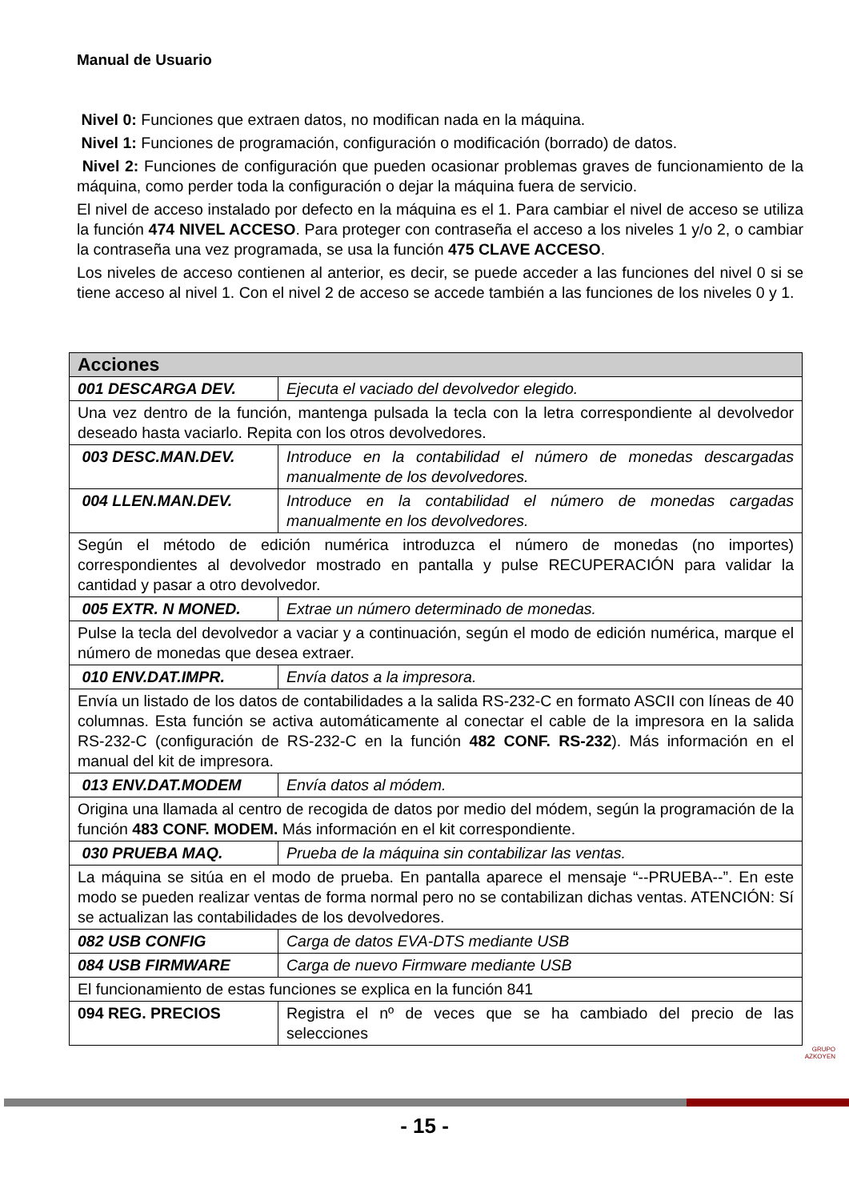Manual de Usuario
Nivel 0: Funciones que extraen datos, no modifican nada en la máquina.
Nivel 1: Funciones de programación, configuración o modificación (borrado) de datos.
Nivel 2: Funciones de configuración que pueden ocasionar problemas graves de funcionamiento de la máquina, como perder toda la configuración o dejar la máquina fuera de servicio.
El nivel de acceso instalado por defecto en la máquina es el 1. Para cambiar el nivel de acceso se utiliza la función 474 NIVEL ACCESO. Para proteger con contraseña el acceso a los niveles 1 y/o 2, o cambiar la contraseña una vez programada, se usa la función 475 CLAVE ACCESO.
Los niveles de acceso contienen al anterior, es decir, se puede acceder a las funciones del nivel 0 si se tiene acceso al nivel 1. Con el nivel 2 de acceso se accede también a las funciones de los niveles 0 y 1.
| Acciones | |
| --- | --- |
| 001 DESCARGA DEV. | Ejecuta el vaciado del devolvedor elegido. |
| Una vez dentro de la función, mantenga pulsada la tecla con la letra correspondiente al devolvedor deseado hasta vaciarlo. Repita con los otros devolvedores. | |
| 003 DESC.MAN.DEV. | Introduce en la contabilidad el número de monedas descargadas manualmente de los devolvedores. |
| 004 LLEN.MAN.DEV. | Introduce en la contabilidad el número de monedas cargadas manualmente en los devolvedores. |
| Según el método de edición numérica introduzca el número de monedas (no importes) correspondientes al devolvedor mostrado en pantalla y pulse RECUPERACIÓN para validar la cantidad y pasar a otro devolvedor. | |
| 005 EXTR. N MONED. | Extrae un número determinado de monedas. |
| Pulse la tecla del devolvedor a vaciar y a continuación, según el modo de edición numérica, marque el número de monedas que desea extraer. | |
| 010 ENV.DAT.IMPR. | Envía datos a la impresora. |
| Envía un listado de los datos de contabilidades a la salida RS-232-C en formato ASCII con líneas de 40 columnas. Esta función se activa automáticamente al conectar el cable de la impresora en la salida RS-232-C (configuración de RS-232-C en la función 482 CONF. RS-232 ). Más información en el manual del kit de impresora. | |
| 013 ENV.DAT.MODEM | Envía datos al módem. |
| Origina una llamada al centro de recogida de datos por medio del módem, según la programación de la función 483 CONF. MODEM. Más información en el kit correspondiente. | |
| 030 PRUEBA MAQ. | Prueba de la máquina sin contabilizar las ventas. |
| La máquina se sitúa en el modo de prueba. En pantalla aparece el mensaje “--PRUEBA--”. En este modo se pueden realizar ventas de forma normal pero no se contabilizan dichas ventas. ATENCIÓN: Sí se actualizan las contabilidades de los devolvedores. | |
| 082 USB CONFIG | Carga de datos EVA-DTS mediante USB |
| 084 USB FIRMWARE | Carga de nuevo Firmware mediante USB |
| El funcionamiento de estas funciones se explica en la función 841 | |
| 094 REG. PRECIOS | Registra el nº de veces que se ha cambiado del precio de las selecciones |
GRUPO
AZKOYEN
- 15 -